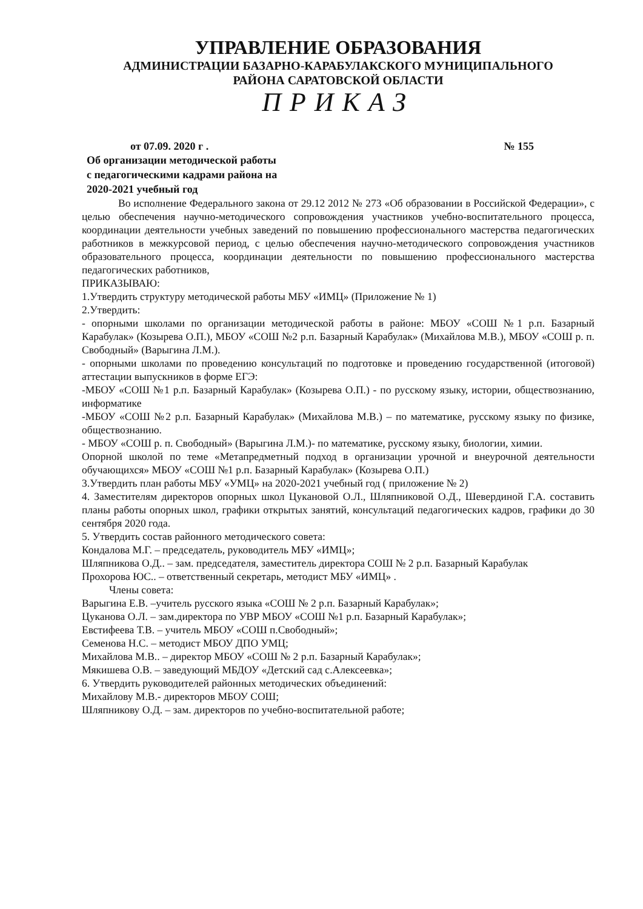УПРАВЛЕНИЕ ОБРАЗОВАНИЯ
АДМИНИСТРАЦИИ БАЗАРНО-КАРАБУЛАКСКОГО МУНИЦИПАЛЬНОГО
РАЙОНА САРАТОВСКОЙ ОБЛАСТИ
ПРИКАЗ
от 07.09. 2020 г . № 155
Об организации методической работы с педагогическими кадрами района на 2020-2021 учебный год
Во исполнение Федерального закона от 29.12 2012 № 273 «Об образовании в Российской Федерации», с целью обеспечения научно-методического сопровождения участников учебно-воспитательного процесса, координации деятельности учебных заведений по повышению профессионального мастерства педагогических работников в межкурсовой период, с целью обеспечения научно-методического сопровождения участников образовательного процесса, координации деятельности по повышению профессионального мастерства педагогических работников,
ПРИКАЗЫВАЮ:
1.Утвердить структуру методической работы МБУ «ИМЦ» (Приложение № 1)
2.Утвердить:
- опорными школами по организации методической работы в районе: МБОУ «СОШ №1 р.п. Базарный Карабулак» (Козырева О.П.), МБОУ «СОШ №2 р.п. Базарный Карабулак» (Михайлова М.В.), МБОУ «СОШ р. п. Свободный» (Варыгина Л.М.).
- опорными школами по проведению консультаций по подготовке и проведению государственной (итоговой) аттестации выпускников в форме ЕГЭ:
-МБОУ «СОШ №1 р.п. Базарный Карабулак» (Козырева О.П.) - по русскому языку, истории, обществознанию, информатике
-МБОУ «СОШ №2 р.п. Базарный Карабулак» (Михайлова М.В.) – по математике, русскому языку по физике, обществознанию.
- МБОУ «СОШ р. п. Свободный» (Варыгина Л.М.)- по математике, русскому языку, биологии, химии.
Опорной школой по теме «Метапредметный подход в организации урочной и внеурочной деятельности обучающихся» МБОУ «СОШ №1 р.п. Базарный Карабулак» (Козырева О.П.)
3.Утвердить план работы МБУ «УМЦ» на 2020-2021 учебный год ( приложение № 2)
4. Заместителям директоров опорных школ Цукановой О.Л., Шляпниковой О.Д., Шевердиной Г.А. составить планы работы опорных школ, графики открытых занятий, консультаций педагогических кадров, графики до 30 сентября 2020 года.
5. Утвердить состав районного методического совета:
Кондалова М.Г. – председатель, руководитель МБУ «ИМЦ»;
Шляпникова О.Д.. – зам. председателя, заместитель директора СОШ № 2 р.п. Базарный Карабулак
Прохорова ЮС.. – ответственный секретарь, методист МБУ «ИМЦ» .
Члены совета:
Варыгина Е.В. –учитель русского языка «СОШ № 2 р.п. Базарный Карабулак»;
Цуканова О.Л. – зам.директора по УВР МБОУ «СОШ №1 р.п. Базарный Карабулак»;
Евстифеева Т.В. – учитель МБОУ «СОШ п.Свободный»;
Семенова Н.С. – методист МБОУ ДПО УМЦ;
Михайлова М.В.. – директор МБОУ «СОШ № 2 р.п. Базарный Карабулак»;
Мякишева О.В. – заведующий МБДОУ «Детский сад с.Алексеевка»;
6. Утвердить руководителей районных методических объединений:
Михайлову М.В.- директоров МБОУ СОШ;
Шляпникову О.Д. – зам. директоров по учебно-воспитательной работе;